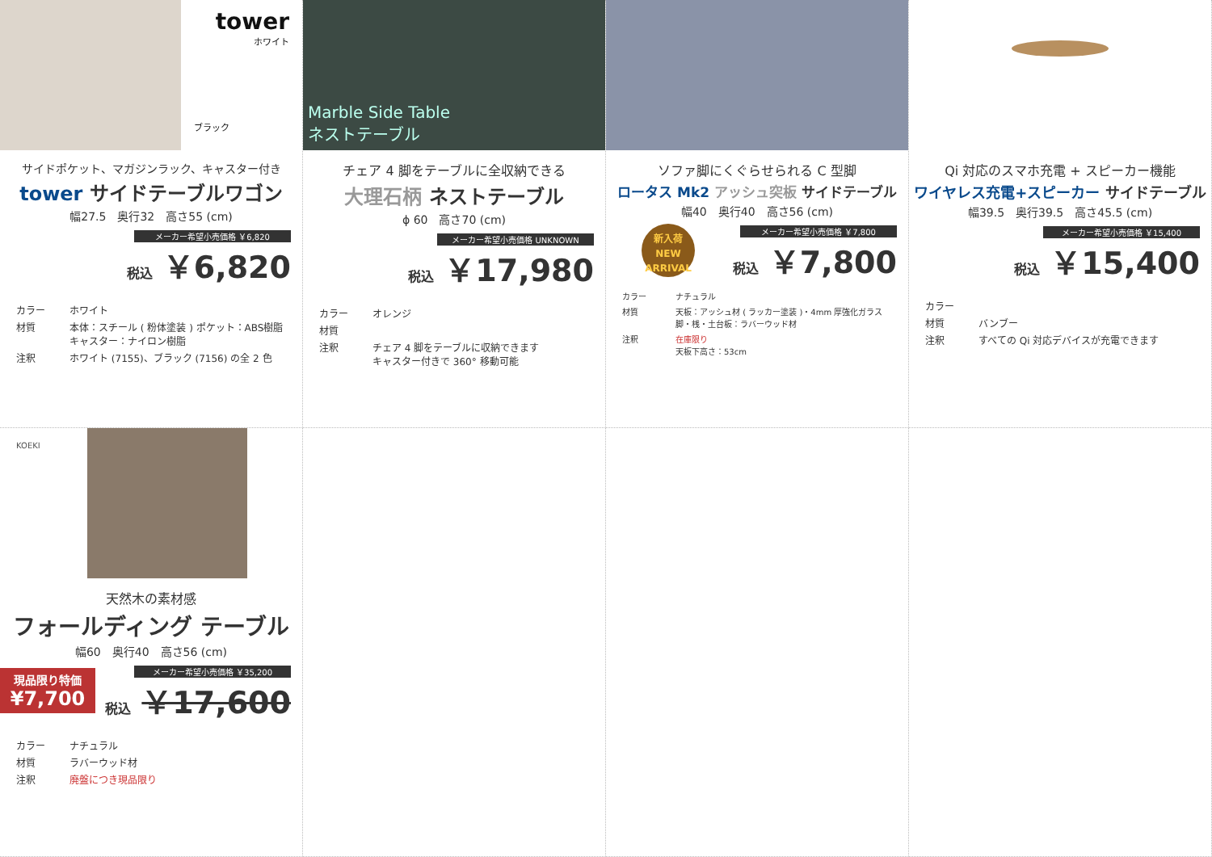tower
ホワイト
ブラック
サイドポケット、マガジンラック、キャスター付き
tower サイドテーブルワゴン
幅27.5　奥行32　高さ55 (cm)
メーカー希望小売価格 ￥6,820
税込 ￥6,820
カラー ホワイト 材質 本体：スチール ( 粉体塗装 ) ポケット：ABS樹脂　キャスター：ナイロン樹脂 注釈 ホワイト (7155)、ブラック (7156) の全 2 色
Marble Side Table
ネストテーブル
チェア 4 脚をテーブルに全収納できる
大理石柄 ネストテーブル
ϕ 60　高さ70 (cm)
メーカー希望小売価格 UNKNOWN
税込 ￥17,980
カラー オレンジ 材質 注釈 チェア 4 脚をテーブルに収納できます
キャスター付きで 360° 移動可能
ソファ脚にくぐらせられる C 型脚
ロータス Mk2 アッシュ突板 サイドテーブル
幅40　奥行40　高さ56 (cm)
新入荷
NEW
ARRIVAL
メーカー希望小売価格 ￥7,800
税込 ￥7,800
カラー ナチュラル 材質 天板：アッシュ材 ( ラッカー塗装 )・4mm 厚強化ガラス
脚・桟・土台板：ラバーウッド材 注釈 在庫限り
天板下高さ：53cm
Qi 対応のスマホ充電 + スピーカー機能
ワイヤレス充電+スピーカー サイドテーブル
幅39.5　奥行39.5　高さ45.5 (cm)
メーカー希望小売価格 ￥15,400
税込 ￥15,400
カラー 材質 バンブー 注釈 すべての Qi 対応デバイスが充電できます
KOEKI
天然木の素材感
フォールディング テーブル
幅60　奥行40　高さ56 (cm)
現品限り特価
¥7,700
メーカー希望小売価格 ￥35,200
税込 ￥17,600
カラー ナチュラル 材質 ラバーウッド材 注釈 廃盤につき現品限り